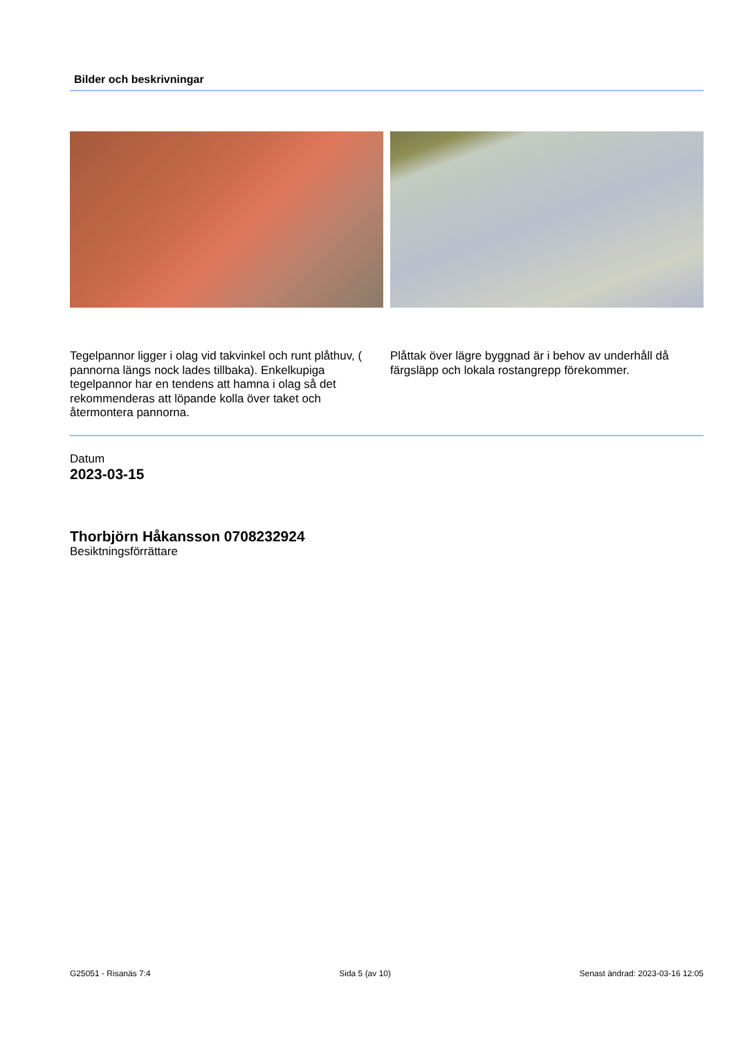Bilder och beskrivningar
Tegelpannor ligger i olag vid takvinkel och runt plåthuv, ( pannorna längs nock lades tillbaka). Enkelkupiga tegelpannor har en tendens att hamna i olag så det rekommenderas att löpande kolla över taket och återmontera pannorna.
Plåttak över lägre byggnad är i behov av underhåll då färgsläpp och lokala rostangrepp förekommer.
Datum
2023-03-15
Thorbjörn Håkansson 0708232924
Besiktningsförrättare
G25051 - Risanäs 7:4 Sida 5 (av 10) Senast ändrad: 2023-03-16 12:05